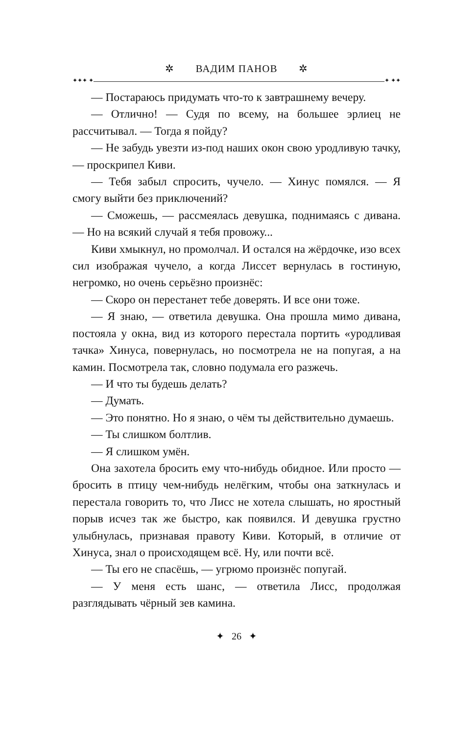✲ ВАДИМ ПАНОВ ✲
✦✦✦ ✦ ✦ ✦✦
— Постараюсь придумать что-то к завтрашнему вечеру.
— Отлично! — Судя по всему, на большее эрлиец не рассчитывал. — Тогда я пойду?
— Не забудь увезти из-под наших окон свою уродливую тачку, — проскрипел Киви.
— Тебя забыл спросить, чучело. — Хинус помялся. — Я смогу выйти без приключений?
— Сможешь, — рассмеялась девушка, поднимаясь с дивана. — Но на всякий случай я тебя провожу...
Киви хмыкнул, но промолчал. И остался на жёрдочке, изо всех сил изображая чучело, а когда Лиссет вернулась в гостиную, негромко, но очень серьёзно произнёс:
— Скоро он перестанет тебе доверять. И все они тоже.
— Я знаю, — ответила девушка. Она прошла мимо дивана, постояла у окна, вид из которого перестала портить «уродливая тачка» Хинуса, повернулась, но посмотрела не на попугая, а на камин. Посмотрела так, словно подумала его разжечь.
— И что ты будешь делать?
— Думать.
— Это понятно. Но я знаю, о чём ты действительно думаешь.
— Ты слишком болтлив.
— Я слишком умён.
Она захотела бросить ему что-нибудь обидное. Или просто — бросить в птицу чем-нибудь нелёгким, чтобы она заткнулась и перестала говорить то, что Лисс не хотела слышать, но яростный порыв исчез так же быстро, как появился. И девушка грустно улыбнулась, признавая правоту Киви. Который, в отличие от Хинуса, знал о происходящем всё. Ну, или почти всё.
— Ты его не спасёшь, — угрюмо произнёс попугай.
— У меня есть шанс, — ответила Лисс, продолжая разглядывать чёрный зев камина.
✦ 26 ✦